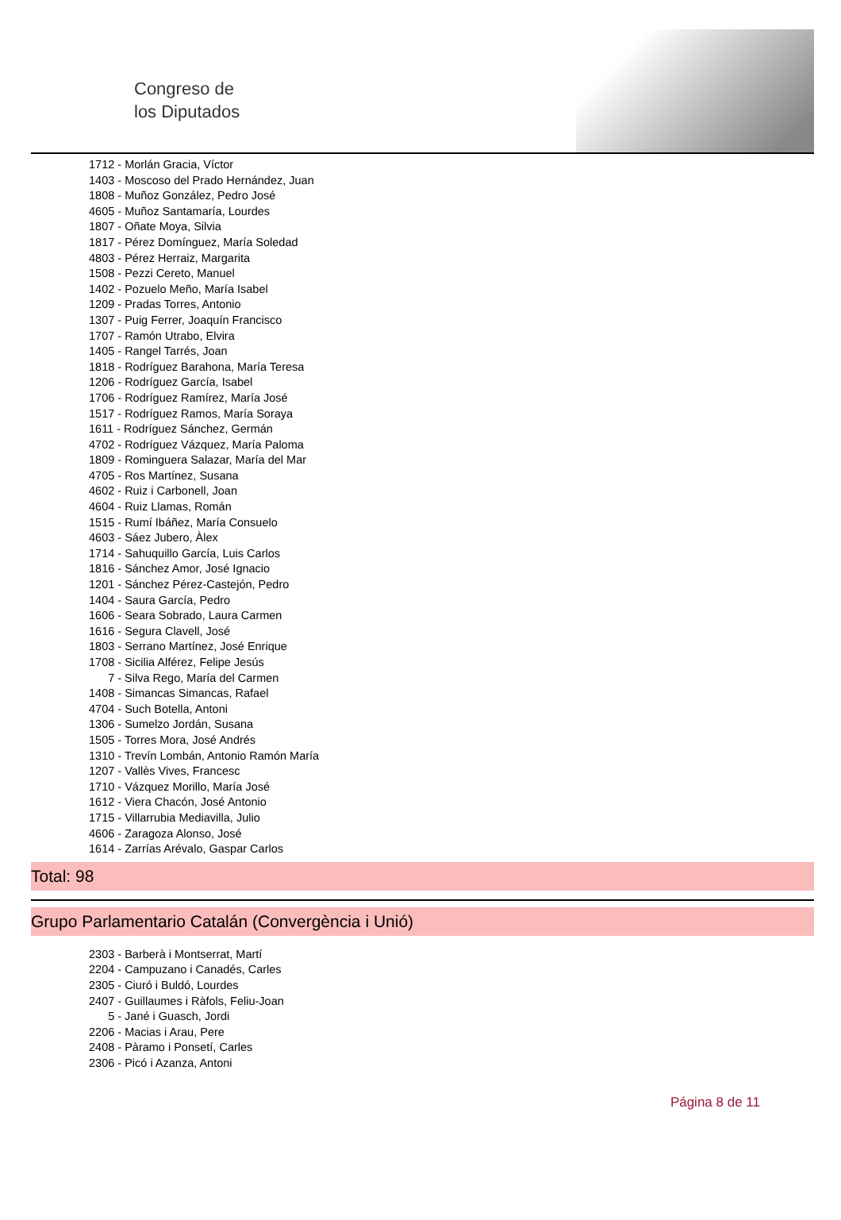Congreso de
los Diputados
1712 - Morlán Gracia, Víctor
1403 - Moscoso del Prado Hernández, Juan
1808 - Muñoz González, Pedro José
4605 - Muñoz Santamaría, Lourdes
1807 - Oñate Moya, Silvia
1817 - Pérez Domínguez, María Soledad
4803 - Pérez Herraiz, Margarita
1508 - Pezzi Cereto, Manuel
1402 - Pozuelo Meño, María Isabel
1209 - Pradas Torres, Antonio
1307 - Puig Ferrer, Joaquín Francisco
1707 - Ramón Utrabo, Elvira
1405 - Rangel Tarrés, Joan
1818 - Rodríguez Barahona, María Teresa
1206 - Rodríguez García, Isabel
1706 - Rodríguez Ramírez, María José
1517 - Rodríguez Ramos, María Soraya
1611 - Rodríguez Sánchez, Germán
4702 - Rodríguez Vázquez, María Paloma
1809 - Rominguera Salazar, María del Mar
4705 - Ros Martínez, Susana
4602 - Ruiz i Carbonell, Joan
4604 - Ruiz Llamas, Román
1515 - Rumí Ibáñez, María Consuelo
4603 - Sáez Jubero, Àlex
1714 - Sahuquillo García, Luis Carlos
1816 - Sánchez Amor, José Ignacio
1201 - Sánchez Pérez-Castejón, Pedro
1404 - Saura García, Pedro
1606 - Seara Sobrado, Laura Carmen
1616 - Segura Clavell, José
1803 - Serrano Martínez, José Enrique
1708 - Sicilia Alférez, Felipe Jesús
7 - Silva Rego, María del Carmen
1408 - Simancas Simancas, Rafael
4704 - Such Botella, Antoni
1306 - Sumelzo Jordán, Susana
1505 - Torres Mora, José Andrés
1310 - Trevín Lombán, Antonio Ramón María
1207 - Vallès Vives, Francesc
1710 - Vázquez Morillo, María José
1612 - Viera Chacón, José Antonio
1715 - Villarrubia Mediavilla, Julio
4606 - Zaragoza Alonso, José
1614 - Zarrías Arévalo, Gaspar Carlos
Total: 98
Grupo Parlamentario Catalán (Convergència i Unió)
2303 - Barberà i Montserrat, Martí
2204 - Campuzano i Canadés, Carles
2305 - Ciuró i Buldó, Lourdes
2407 - Guillaumes i Ràfols, Feliu-Joan
5 - Jané i Guasch, Jordi
2206 - Macias i Arau, Pere
2408 - Pàramo i Ponsetí, Carles
2306 - Picó i Azanza, Antoni
Página 8 de 11